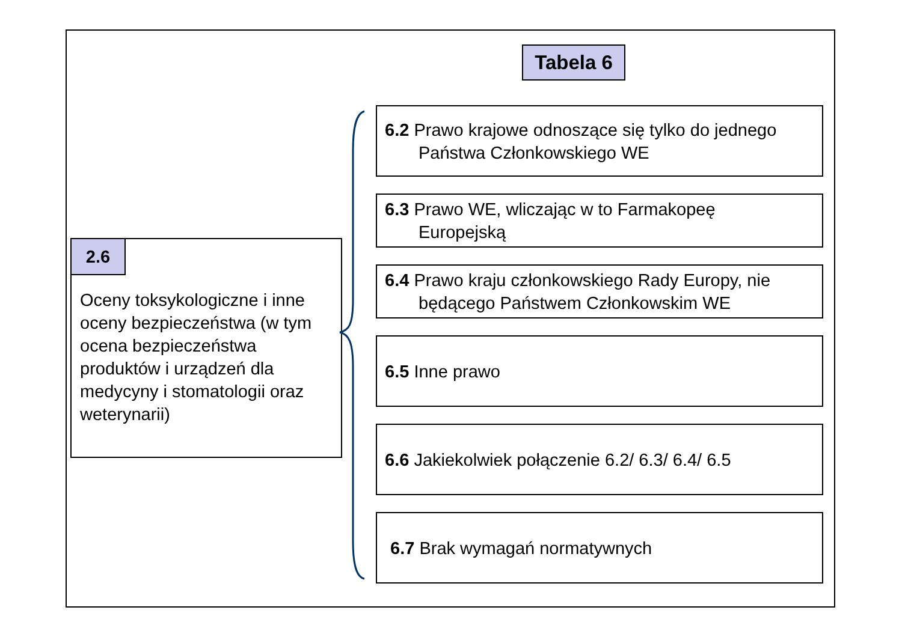Tabela 6
2.6
Oceny toksykologiczne i inne oceny bezpieczeństwa (w tym ocena bezpieczeństwa produktów i urządzeń dla medycyny i stomatologii oraz weterynarii)
6.2 Prawo krajowe odnoszące się tylko do jednego
Państwa Członkowskiego WE
6.3 Prawo WE, wliczając w to Farmakopeę
Europejską
6.4 Prawo kraju członkowskiego Rady Europy, nie
będącego Państwem Członkowskim WE
6.5 Inne prawo
6.6 Jakiekolwiek połączenie 6.2/ 6.3/ 6.4/ 6.5
6.7 Brak wymagań normatywnych